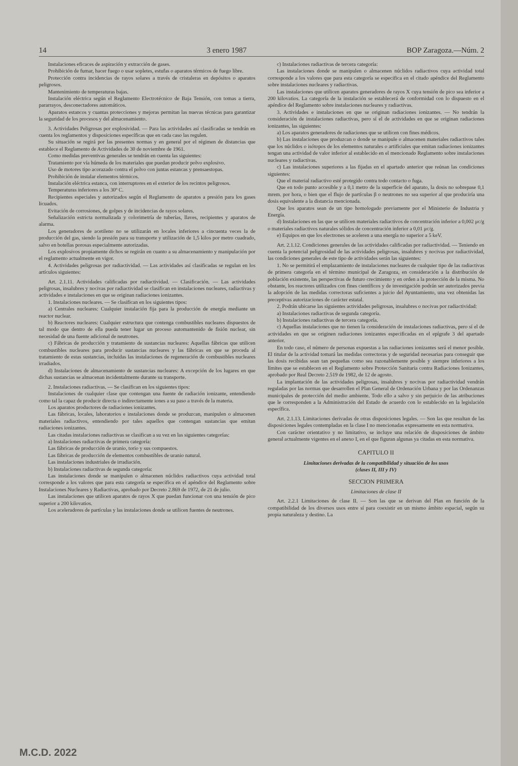14 3 enero 1987 BOP Zaragoza.—Núm. 2
Instalaciones eficaces de aspiración y extracción de gases.
Prohibición de fumar, hacer fuego o usar sopletes, estufas o aparatos térmicos de fuego libre.
Protección contra incidencias de rayos solares a través de cristaleras en depósitos o aparatos peligrosos.
Mantenimiento de temperaturas bajas.
Instalación eléctrica según el Reglamento Electrotécnico de Baja Tensión, con tomas a tierra, pararrayos, desconectadores automáticos.
Aparatos estancos y cuantas protecciones y mejoras permitan las nuevas técnicas para garantizar la seguridad de los procesos y del almacenamiento.
3. Actividades Peligrosas por explosividad. — Para las actividades así clasificadas se tendrán en cuenta los reglamentos y disposiciones específicas que en cada caso las regulen.
Su situación se regirá por las presentes normas y en general por el régimen de distancias que establece el Reglamento de Actividades de 30 de noviembre de 1961.
Como medidas preventivas generales se tendrán en cuenta las siguientes:
Tratamiento por vía húmeda de los materiales que puedan producir polvo explosivo.
Uso de motores tipo acorazado contra el polvo con juntas estancas y prensaestopas.
Prohibición de instalar elementos térmicos.
Instalación eléctrica estanca, con interruptores en el exterior de los recintos peligrosos.
Temperaturas inferiores a los 30º C.
Recipientes especiales y autorizados según el Reglamento de aparatos a presión para los gases licuados.
Evitación de corrosiones, de golpes y de incidencias de rayos solares.
Señalización estricta normalizada y colorimetría de tuberías, llaves, recipientes y aparatos de alarma.
Los generadores de acetileno no se utilizarán en locales inferiores a cincuenta veces la de producción del gas, siendo la presión para su transporte y utilización de 1,5 kilos por metro cuadrado, salvo en botellas porosas especialmente autorizadas.
Los explosivos propiamente dichos se regirán en cuanto a su almacenamiento y manipulación por el reglamento actualmente en vigor.
4. Actividades peligrosas por radiactividad. — Las actividades así clasificadas se regulan en los artículos siguientes:
Art. 2.1.11. Actividades calificadas por radiactividad. — Clasificación. — Las actividades peligrosas, insalubres y nocivas por radiactividad se clasifican en instalaciones nucleares, radiactivas y actividades e instalaciones en que se originan radiaciones ionizantes.
1. Instalaciones nucleares. — Se clasifican en los siguientes tipos:
a) Centrales nucleares: Cualquier instalación fija para la producción de energía mediante un reactor nuclear.
b) Reactores nucleares: Cualquier estructura que contenga combustibles nucleares dispuestos de tal modo que dentro de ella pueda tener lugar un proceso automantenido de fisión nuclear, sin necesidad de una fuente adicional de neutrones.
c) Fábricas de producción y tratamiento de sustancias nucleares: Aquellas fábricas que utilicen combustibles nucleares para producir sustancias nucleares y las fábricas en que se proceda al tratamiento de estas sustancias, incluidas las instalaciones de regeneración de combustibles nucleares irradiados.
d) Instalaciones de almacenamiento de sustancias nucleares: A excepción de los lugares en que dichas sustancias se almacenan incidentalmente durante su transporte.
2. Instalaciones radiactivas. — Se clasifican en los siguientes tipos:
Instalaciones de cualquier clase que contengan una fuente de radiación ionizante, entendiendo como tal la capaz de producir directa o indirectamente iones a su paso a través de la materia.
Los aparatos productores de radiaciones ionizantes.
Las fábricas, locales, laboratorios e instalaciones donde se produzcan, manipulen o almacenen materiales radiactivos, entendiendo por tales aquellos que contengan sustancias que emitan radiaciones ionizantes.
Las citadas instalaciones radiactivas se clasifican a su vez en las siguientes categorías:
a) Instalaciones radiactivas de primera categoría:
Las fábricas de producción de uranio, torio y sus compuestos.
Las fábricas de producción de elementos combustibles de uranio natural.
Las instalaciones industriales de irradiación.
b) Instalaciones radiactivas de segunda categoría:
Las instalaciones donde se manipulen o almacenen núclidos radiactivos cuya actividad total corresponde a los valores que para esta categoría se especifica en el apéndice del Reglamento sobre Instalaciones Nucleares y Radiactivas, aprobado por Decreto 2.869 de 1972, de 21 de julio.
Las instalaciones que utilicen aparatos de rayos X que puedan funcionar con una tensión de pico superior a 200 kilovatios.
Los aceleradores de partículas y las instalaciones donde se utilicen fuentes de neutrones.
c) Instalaciones radiactivas de tercera categoría:
Las instalaciones donde se manipulen o almacenen núclidos radiactivos cuya actividad total corresponde a los valores que para esta categoría se especifica en el citado apéndice del Reglamento sobre instalaciones nucleares y radiactivas.
Las instalaciones que utilicen aparatos generadores de rayos X cuya tensión de pico sea inferior a 200 kilovatios. La categoría de la instalación se establecerá de conformidad con lo dispuesto en el apéndice del Reglamento sobre instalaciones nucleares y radiactivas.
3. Actividades e instalaciones en que se originan radiaciones ionizantes. — No tendrán la consideración de instalaciones radiactivas, pero sí el de actividades en que se originan radiaciones ionizantes, las siguientes:
a) Los aparatos generadores de radiaciones que se utilicen con fines médicos.
b) Las instalaciones que produzcan o donde se manipule o almacenen materiales radiactivos tales que los núclidos o isótopos de los elementos naturales o artificiales que emitan radiaciones ionizantes tengan una actividad de valor inferior al establecido en el mencionado Reglamento sobre instalaciones nucleares y radiactivas.
c) Las instalaciones superiores a las fijadas en el apartado anterior que reúnan las condiciones siguientes:
Que el material radiactivo esté protegido contra todo contacto o fuga.
Que en todo punto accesible y a 0,1 metro de la superficie del aparato, la dosis no sobrepase 0,1 mrem. por hora, o bien que el flujo de partículas β o neutrones no sea superior al que produciría una dosis equivalente a la distancia mencionada.
Que los aparatos sean de un tipo homologado previamente por el Ministerio de Industria y Energía.
d) Instalaciones en las que se utilicen materiales radiactivos de concentración inferior a 0,002 μc/g o materiales radiactivos naturales sólidos de concentración inferior a 0,01 μc/g.
e) Equipos en que los electrones se aceleren a una energía no superior a 5 keV.
Art. 2.1.12. Condiciones generales de las actividades calificadas por radiactividad. — Teniendo en cuenta la potencial peligrosidad de las actividades peligrosas, insalubres y nocivas por radiactividad, las condiciones generales de este tipo de actividades serán las siguientes:
1. No se permitirá el emplazamiento de instalaciones nucleares de cualquier tipo de las radiactivas de primera categoría en el término municipal de Zaragoza, en consideración a la distribución de población existente, las perspectivas de futuro crecimiento y en orden a la protección de la misma. No obstante, los reactores utilizados con fines científicos y de investigación podrán ser autorizados previa la adopción de las medidas correctoras suficientes a juicio del Ayuntamiento, una vez obtenidas las preceptivas autorizaciones de carácter estatal.
2. Podrán ubicarse las siguientes actividades peligrosas, insalubres o nocivas por radiactividad:
a) Instalaciones radiactivas de segunda categoría.
b) Instalaciones radiactivas de tercera categoría.
c) Aquellas instalaciones que no tienen la consideración de instalaciones radiactivas, pero sí el de actividades en que se originen radiaciones ionizantes especificadas en el epígrafe 3 del apartado anterior.
En todo caso, el número de personas expuestas a las radiaciones ionizantes será el menor posible. El titular de la actividad tomará las medidas correctoras y de seguridad necesarias para conseguir que las dosis recibidas sean tan pequeñas como sea razonablemente posible y siempre inferiores a los límites que se establecen en el Reglamento sobre Protección Sanitaria contra Radiaciones Ionizantes, aprobado por Real Decreto 2.519 de 1982, de 12 de agosto.
La implantación de las actividades peligrosas, insalubres y nocivas por radiactividad vendrán reguladas por las normas que desarrollen el Plan General de Ordenación Urbana y por las Ordenanzas municipales de protección del medio ambiente. Todo ello a salvo y sin perjuicio de las atribuciones que le corresponden a la Administración del Estado de acuerdo con lo establecido en la legislación específica.
Art. 2.1.13. Limitaciones derivadas de otras disposiciones legales. — Son las que resultan de las disposiciones legales contempladas en la clase I no mencionadas expresamente en esta normativa.
Con carácter orientativo y no limitativo, se incluye una relación de disposiciones de ámbito general actualmente vigentes en el anexo I, en el que figuran algunas ya citadas en esta normativa.
CAPITULO II
Limitaciones derivadas de la compatibilidad y situación de los usos
(clases II, III y IV)
SECCION PRIMERA
Limitaciones de clase II
Art. 2.2.1 Limitaciones de clase II. — Son las que se derivan del Plan en función de la compatibilidad de los diversos usos entre sí para coexistir en un mismo ámbito espacial, según su propia naturaleza y destino. La
M.C.D. 2022